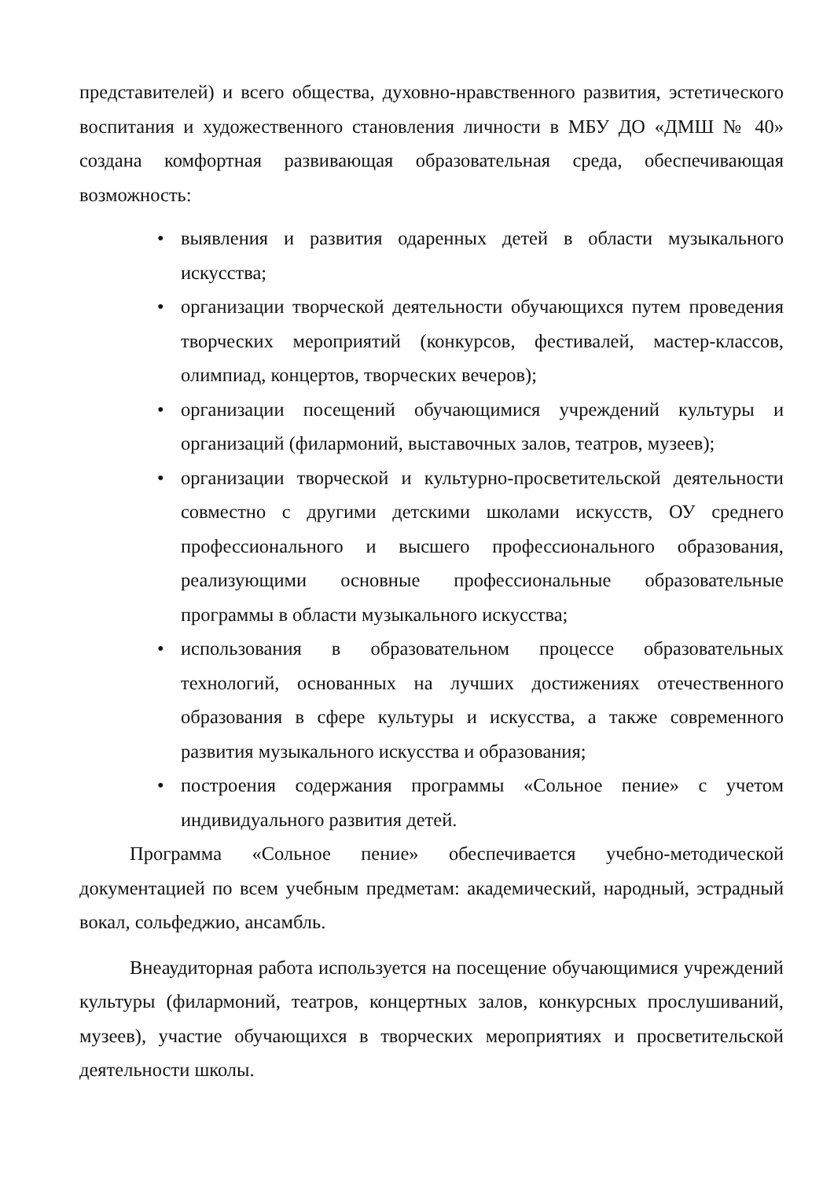представителей) и всего общества, духовно-нравственного развития, эстетического воспитания и художественного становления личности в МБУ ДО «ДМШ № 40» создана комфортная развивающая образовательная среда, обеспечивающая возможность:
• выявления и развития одаренных детей в области музыкального искусства;
• организации творческой деятельности обучающихся путем проведения творческих мероприятий (конкурсов, фестивалей, мастер-классов, олимпиад, концертов, творческих вечеров);
• организации посещений обучающимися учреждений культуры и организаций (филармоний, выставочных залов, театров, музеев);
• организации творческой и культурно-просветительской деятельности совместно с другими детскими школами искусств, ОУ среднего профессионального и высшего профессионального образования, реализующими основные профессиональные образовательные программы в области музыкального искусства;
• использования в образовательном процессе образовательных технологий, основанных на лучших достижениях отечественного образования в сфере культуры и искусства, а также современного развития музыкального искусства и образования;
• построения содержания программы «Сольное пение» с учетом индивидуального развития детей.
Программа «Сольное пение» обеспечивается учебно-методической документацией по всем учебным предметам: академический, народный, эстрадный вокал, сольфеджио, ансамбль.
Внеаудиторная работа используется на посещение обучающимися учреждений культуры (филармоний, театров, концертных залов, конкурсных прослушиваний, музеев), участие обучающихся в творческих мероприятиях и просветительской деятельности школы.